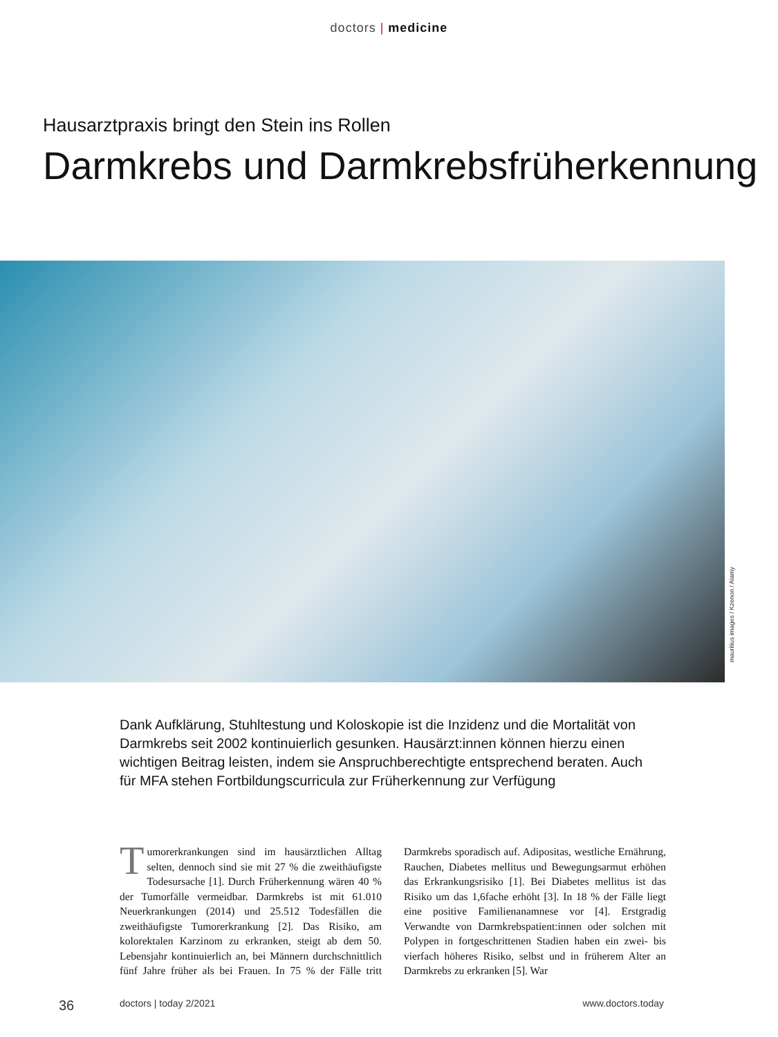doctors | medicine
Hausarztpraxis bringt den Stein ins Rollen
Darmkrebs und Darmkrebsfrüherkennung
mauritius images / Kzenon / Alamy
Dank Aufklärung, Stuhltestung und Koloskopie ist die Inzidenz und die Mortalität von Darmkrebs seit 2002 kontinuierlich gesunken. Hausärzt:innen können hierzu einen wichtigen Beitrag leisten, indem sie Anspruchberechtigte entsprechend beraten. Auch für MFA stehen Fortbildungscurricula zur Früherkennung zur Verfügung
Tumorerkrankungen sind im hausärztlichen Alltag selten, dennoch sind sie mit 27 % die zweithäufigste Todesursache [1]. Durch Früherkennung wären 40 % der Tumorfälle vermeidbar. Darmkrebs ist mit 61.010 Neuerkrankungen (2014) und 25.512 Todesfällen die zweithäufigste Tumorerkrankung [2]. Das Risiko, am kolorektalen Karzinom zu erkranken, steigt ab dem 50. Lebensjahr kontinuierlich an, bei Männern durchschnittlich fünf Jahre früher als bei Frauen. In 75 % der Fälle tritt Darmkrebs sporadisch auf. Adipositas, westliche Ernährung, Rauchen, Diabetes mellitus und Bewegungsarmut erhöhen das Erkrankungsrisiko [1]. Bei Diabetes mellitus ist das Risiko um das 1,6fache erhöht [3]. In 18 % der Fälle liegt eine positive Familienanamnese vor [4]. Erstgradig Verwandte von Darmkrebspatient:innen oder solchen mit Polypen in fortgeschrittenen Stadien haben ein zwei- bis vierfach höheres Risiko, selbst und in früherem Alter an Darmkrebs zu erkranken [5]. War
36 doctors | today 2/2021 www.doctors.today